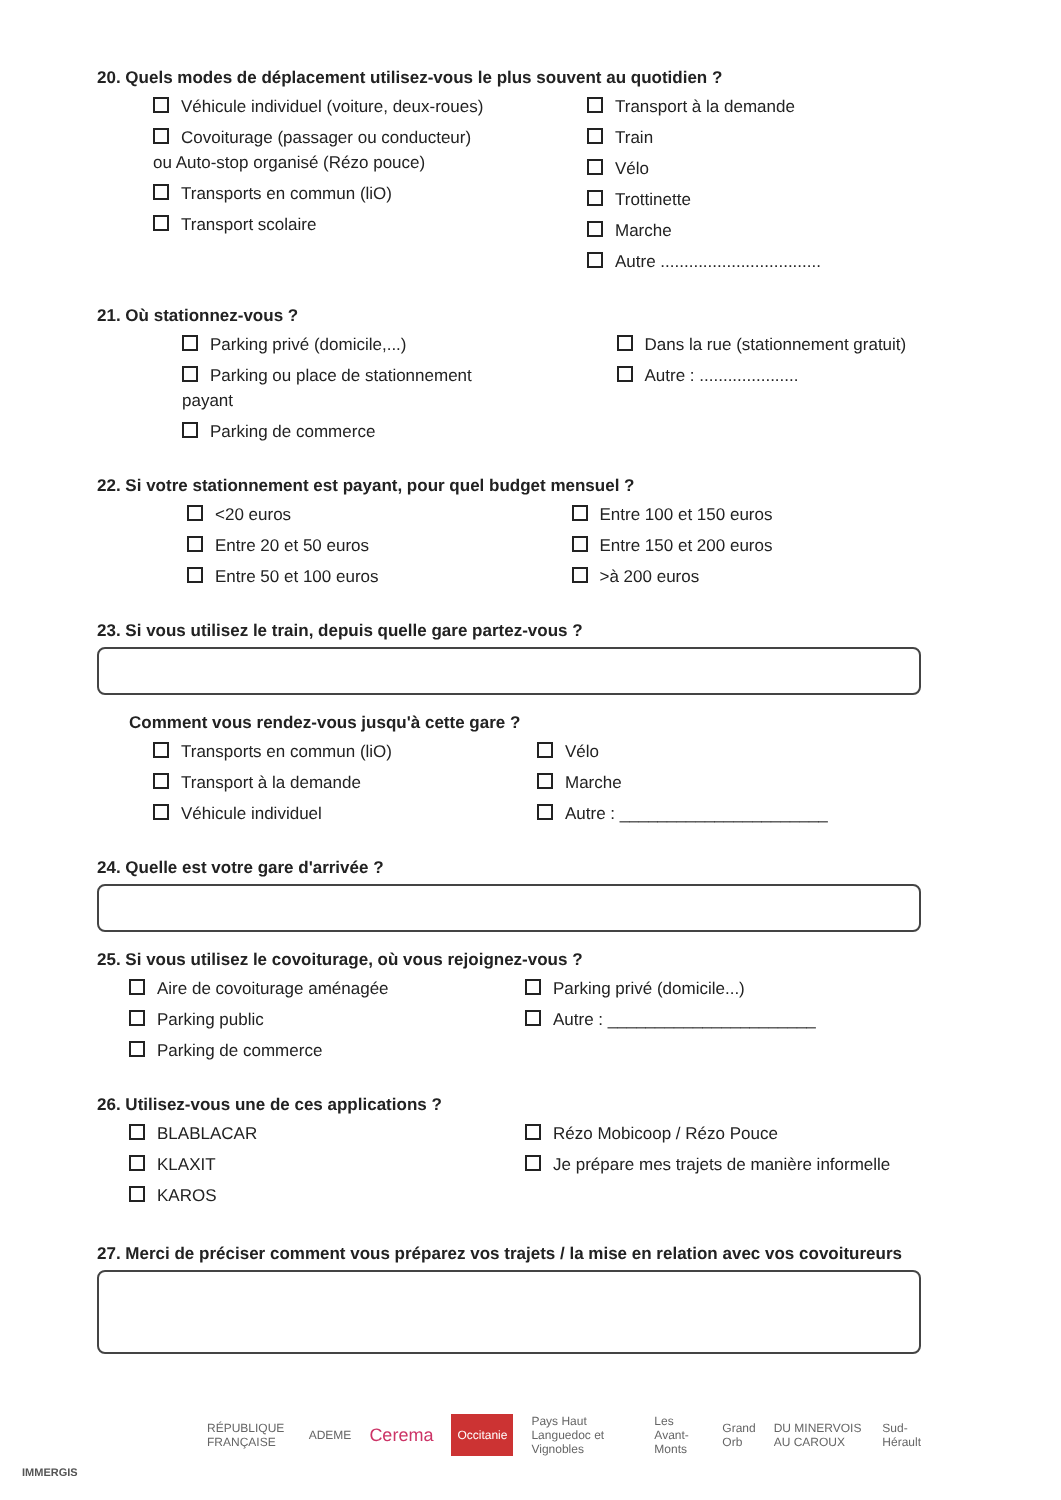20. Quels modes de déplacement utilisez-vous le plus souvent au quotidien ?
Véhicule individuel (voiture, deux-roues)
Covoiturage (passager ou conducteur) ou Auto-stop organisé (Rézo pouce)
Transports en commun (liO)
Transport scolaire
Transport à la demande
Train
Vélo
Trottinette
Marche
Autre ..................................
21. Où stationnez-vous ?
Parking privé (domicile,...)
Parking ou place de stationnement payant
Parking de commerce
Dans la rue (stationnement gratuit)
Autre : .....................
22. Si votre stationnement est payant, pour quel budget mensuel ?
<20 euros
Entre 20 et 50 euros
Entre 50 et 100 euros
Entre 100 et 150 euros
Entre 150 et 200 euros
>à 200 euros
23. Si vous utilisez le train, depuis quelle gare partez-vous ?
Comment vous rendez-vous jusqu'à cette gare ?
Transports en commun (liO)
Transport à la demande
Véhicule individuel
Vélo
Marche
Autre : ______________________
24. Quelle est votre gare d'arrivée ?
25. Si vous utilisez le covoiturage, où vous rejoignez-vous ?
Aire de covoiturage aménagée
Parking public
Parking de commerce
Parking privé (domicile...)
Autre : ______________________
26. Utilisez-vous une de ces applications ?
BLABLACAR
KLAXIT
KAROS
Rézo Mobicoop / Rézo Pouce
Je prépare mes trajets de manière informelle
27. Merci de préciser comment vous préparez vos trajets / la mise en relation avec vos covoitureurs
RÉPUBLIQUE FRANÇAISE ADEME Cerema Occitanie Pays Haut Languedoc et Vignobles Les Avant-Monts Grand Orb DU MINERVOIS AU CAROUX Sud-Hérault
IMMERGIS